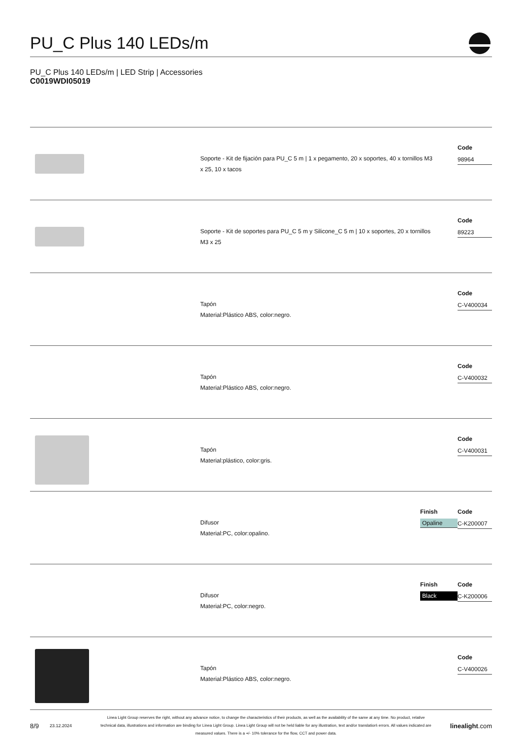PU_C Plus 140 LEDs/m
PU_C Plus 140 LEDs/m | LED Strip | Accessories
C0019WDI05019
Soporte - Kit de fijación para PU_C 5 m | 1 x pegamento, 20 x soportes, 40 x tornillos M3 x 25, 10 x tacos
Code
98964
Soporte - Kit de soportes para PU_C 5 m y Silicone_C 5 m | 10 x soportes, 20 x tornillos M3 x 25
Code
89223
Tapón
Material:Plástico ABS, color:negro.
Code
C-V400034
Tapón
Material:Plástico ABS, color:negro.
Code
C-V400032
Tapón
Material:plástico, color:gris.
Code
C-V400031
Difusor
Material:PC, color:opalino.
Finish
Opaline
Code
C-K200007
Difusor
Material:PC, color:negro.
Finish
Black
Code
C-K200006
Tapón
Material:Plástico ABS, color:negro.
Code
C-V400026
8/9 23.12.2024 Linea Light Group reserves the right, without any advance notice, to change the characteristics of their products, as well as the availability of the same at any time. No product, relative technical data, illustrations and information are binding for Linea Light Group. Linea Light Group will not be held liable for any illustration, text and/or translation\ errors. All values indicated are measured values. There is a +/- 10% tolerance for the flow, CCT and power data. linealight.com